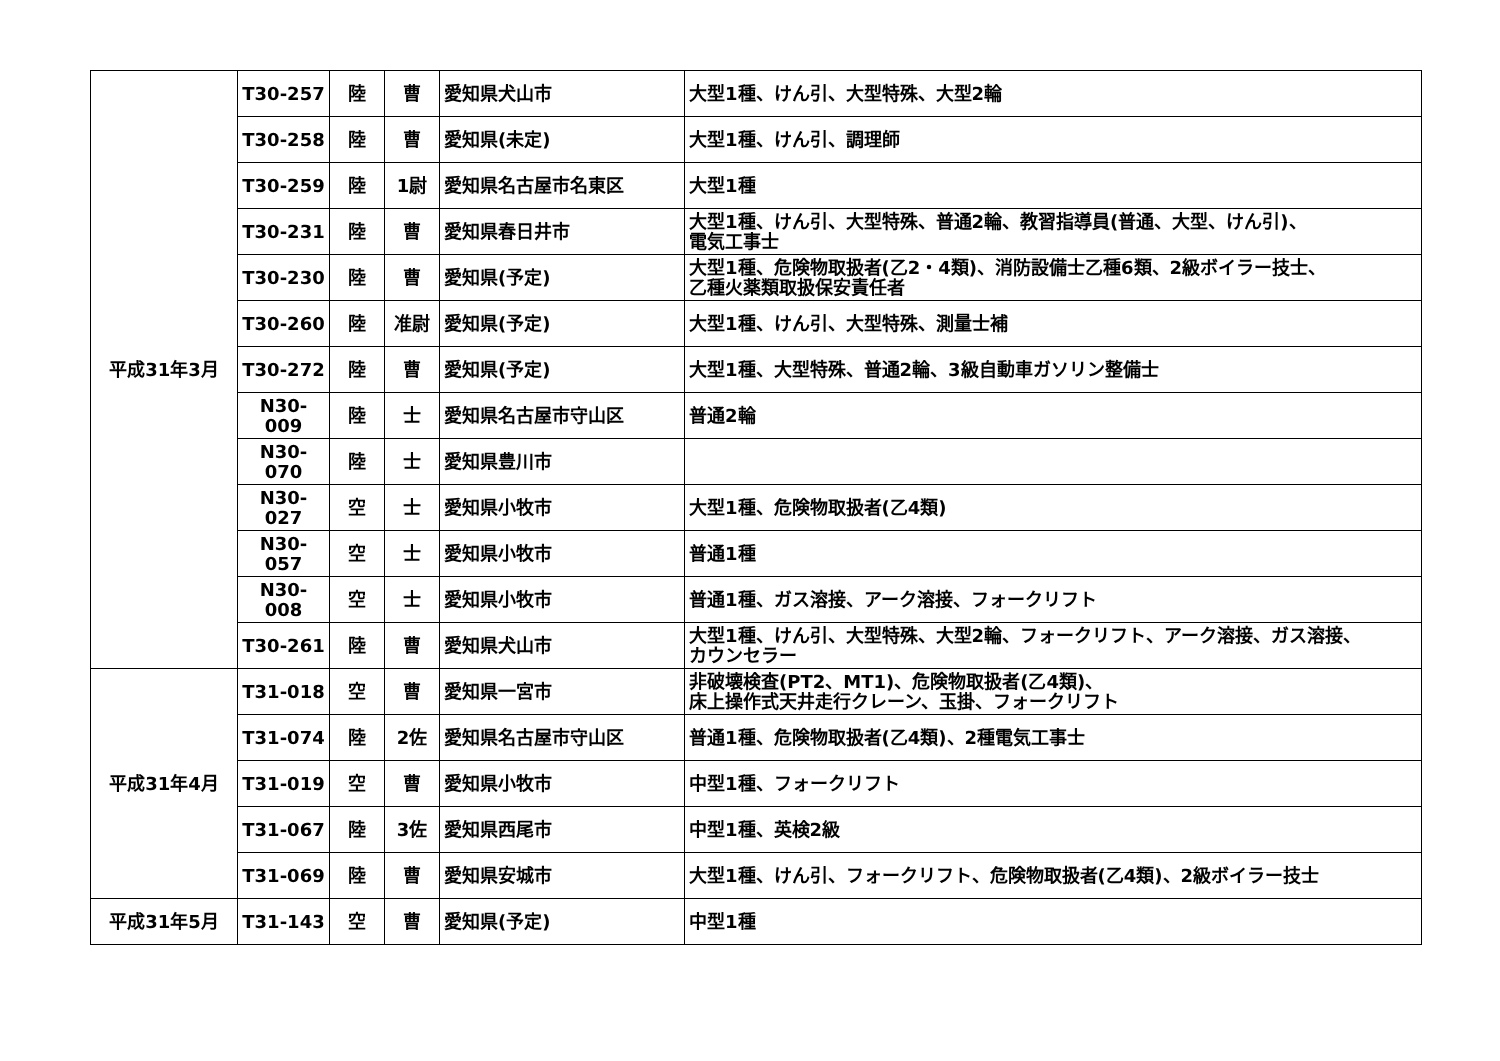| 平成31年3月 | T30-257 | 陸 | 曹 | 愛知県犬山市 | 大型1種、けん引、大型特殊、大型2輪 |
| | T30-258 | 陸 | 曹 | 愛知県(未定) | 大型1種、けん引、調理師 |
| | T30-259 | 陸 | 1尉 | 愛知県名古屋市名東区 | 大型1種 |
| | T30-231 | 陸 | 曹 | 愛知県春日井市 | 大型1種、けん引、大型特殊、普通2輪、教習指導員(普通、大型、けん引)、 電気工事士 |
| | T30-230 | 陸 | 曹 | 愛知県(予定) | 大型1種、危険物取扱者(乙2・4類)、消防設備士乙種6類、2級ボイラー技士、 乙種火薬類取扱保安責任者 |
| | T30-260 | 陸 | 准尉 | 愛知県(予定) | 大型1種、けん引、大型特殊、測量士補 |
| | T30-272 | 陸 | 曹 | 愛知県(予定) | 大型1種、大型特殊、普通2輪、3級自動車ガソリン整備士 |
| | N30-009 | 陸 | 士 | 愛知県名古屋市守山区 | 普通2輪 |
| | N30-070 | 陸 | 士 | 愛知県豊川市 | |
| | N30-027 | 空 | 士 | 愛知県小牧市 | 大型1種、危険物取扱者(乙4類) |
| | N30-057 | 空 | 士 | 愛知県小牧市 | 普通1種 |
| | N30-008 | 空 | 士 | 愛知県小牧市 | 普通1種、ガス溶接、アーク溶接、フォークリフト |
| | T30-261 | 陸 | 曹 | 愛知県犬山市 | 大型1種、けん引、大型特殊、大型2輪、フォークリフト、アーク溶接、ガス溶接、 カウンセラー |
| 平成31年4月 | T31-018 | 空 | 曹 | 愛知県一宮市 | 非破壊検査(PT2、MT1)、危険物取扱者(乙4類)、 床上操作式天井走行クレーン、玉掛、フォークリフト |
| | T31-074 | 陸 | 2佐 | 愛知県名古屋市守山区 | 普通1種、危険物取扱者(乙4類)、2種電気工事士 |
| | T31-019 | 空 | 曹 | 愛知県小牧市 | 中型1種、フォークリフト |
| | T31-067 | 陸 | 3佐 | 愛知県西尾市 | 中型1種、英検2級 |
| | T31-069 | 陸 | 曹 | 愛知県安城市 | 大型1種、けん引、フォークリフト、危険物取扱者(乙4類)、2級ボイラー技士 |
| 平成31年5月 | T31-143 | 空 | 曹 | 愛知県(予定) | 中型1種 |